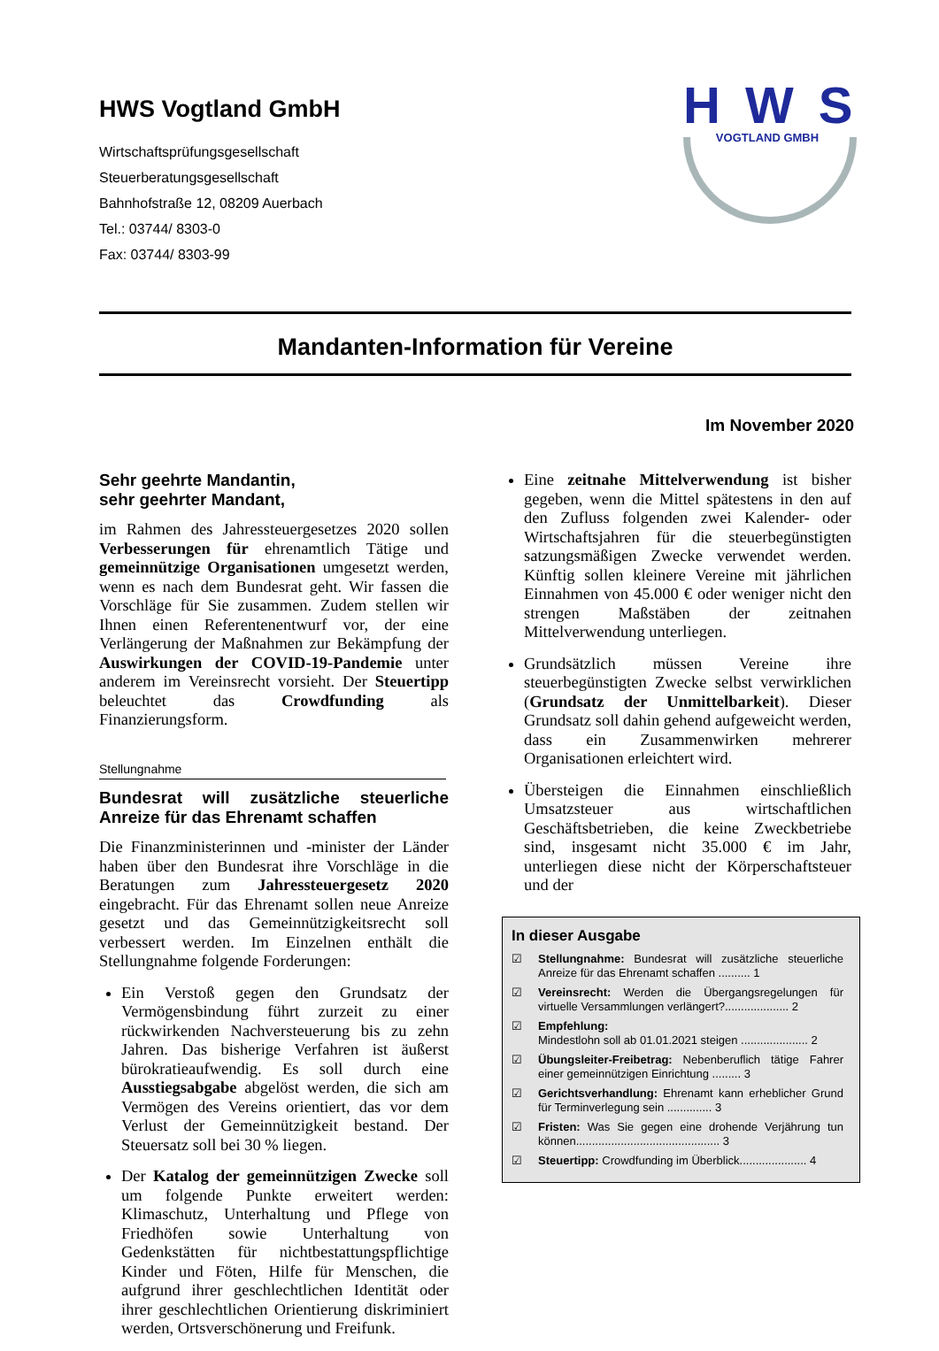HWS Vogtland GmbH
Wirtschaftsprüfungsgesellschaft
Steuerberatungsgesellschaft
Bahnhofstraße 12, 08209 Auerbach
Tel.: 03744/ 8303-0
Fax: 03744/ 8303-99
HWS
VOGTLAND GMBH
Mandanten-Information für Vereine
Im November 2020
Sehr geehrte Mandantin,
sehr geehrter Mandant,
im Rahmen des Jahressteuergesetzes 2020 sollen Verbesserungen für ehrenamtlich Tätige und gemeinnützige Organisationen umgesetzt werden, wenn es nach dem Bundesrat geht. Wir fassen die Vorschläge für Sie zusammen. Zudem stellen wir Ihnen einen Referentenentwurf vor, der eine Verlängerung der Maßnahmen zur Bekämpfung der Auswirkungen der COVID-19-Pandemie unter anderem im Vereinsrecht vorsieht. Der Steuertipp beleuchtet das Crowdfunding als Finanzierungsform.
Stellungnahme
Bundesrat will zusätzliche steuerliche Anreize für das Ehrenamt schaffen
Die Finanzministerinnen und -minister der Länder haben über den Bundesrat ihre Vorschläge in die Beratungen zum Jahressteuergesetz 2020 eingebracht. Für das Ehrenamt sollen neue Anreize gesetzt und das Gemeinnützigkeitsrecht soll verbessert werden. Im Einzelnen enthält die Stellungnahme folgende Forderungen:
Ein Verstoß gegen den Grundsatz der Vermögensbindung führt zurzeit zu einer rückwirkenden Nachversteuerung bis zu zehn Jahren. Das bisherige Verfahren ist äußerst bürokratieaufwendig. Es soll durch eine Ausstiegsabgabe abgelöst werden, die sich am Vermögen des Vereins orientiert, das vor dem Verlust der Gemeinnützigkeit bestand. Der Steuersatz soll bei 30 % liegen.
Der Katalog der gemeinnützigen Zwecke soll um folgende Punkte erweitert werden: Klimaschutz, Unterhaltung und Pflege von Friedhöfen sowie Unterhaltung von Gedenkstätten für nichtbestattungspflichtige Kinder und Föten, Hilfe für Menschen, die aufgrund ihrer geschlechtlichen Identität oder ihrer geschlechtlichen Orientierung diskriminiert werden, Ortsverschönerung und Freifunk.
Eine zeitnahe Mittelverwendung ist bisher gegeben, wenn die Mittel spätestens in den auf den Zufluss folgenden zwei Kalender- oder Wirtschaftsjahren für die steuerbegünstigten satzungsmäßigen Zwecke verwendet werden. Künftig sollen kleinere Vereine mit jährlichen Einnahmen von 45.000 € oder weniger nicht den strengen Maßstäben der zeitnahen Mittelverwendung unterliegen.
Grundsätzlich müssen Vereine ihre steuerbegünstigten Zwecke selbst verwirklichen (Grundsatz der Unmittelbarkeit). Dieser Grundsatz soll dahin gehend aufgeweicht werden, dass ein Zusammenwirken mehrerer Organisationen erleichtert wird.
Übersteigen die Einnahmen einschließlich Umsatzsteuer aus wirtschaftlichen Geschäftsbetrieben, die keine Zweckbetriebe sind, insgesamt nicht 35.000 € im Jahr, unterliegen diese nicht der Körperschaftsteuer und der
In dieser Ausgabe
☑ Stellungnahme: Bundesrat will zusätzliche steuerliche Anreize für das Ehrenamt schaffen .......... 1
☑ Vereinsrecht: Werden die Übergangsregelungen für virtuelle Versammlungen verlängert?.................... 2
☑ Empfehlung:
Mindestlohn soll ab 01.01.2021 steigen ..................... 2
☑ Übungsleiter-Freibetrag: Nebenberuflich tätige Fahrer einer gemeinnützigen Einrichtung ......... 3
☑ Gerichtsverhandlung: Ehrenamt kann erheblicher Grund für Terminverlegung sein .............. 3
☑ Fristen: Was Sie gegen eine drohende Verjährung tun können............................................. 3
☑ Steuertipp: Crowdfunding im Überblick..................... 4